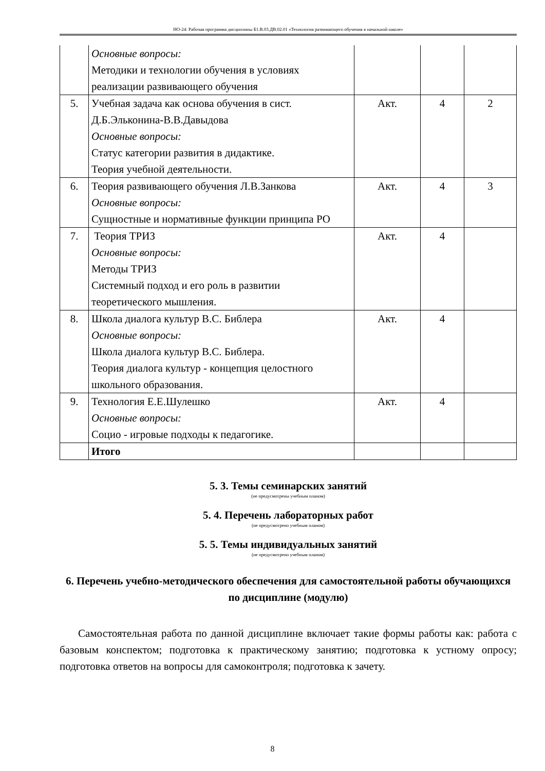НО-24: Рабочая программа дисциплины Б1.В.03.ДВ.02.01 «Технология развивающего обучения в начальной школе»
| | Основные вопросы: Методики и технологии обучения в условиях реализации развивающего обучения | | | |
| 5. | Учебная задача как основа обучения в сист. Д.Б.Эльконина-В.В.Давыдова Основные вопросы: Статус категории развития в дидактике. Теория учебной деятельности. | Акт. | 4 | 2 |
| 6. | Теория развивающего обучения Л.В.Занкова Основные вопросы: Сущностные и нормативные функции принципа РО | Акт. | 4 | 3 |
| 7. | Теория ТРИЗ Основные вопросы: Методы ТРИЗ Системный подход и его роль в развитии теоретического мышления. | Акт. | 4 | |
| 8. | Школа диалога культур В.С. Библера Основные вопросы: Школа диалога культур В.С. Библера. Теория диалога культур - концепция целостного школьного образования. | Акт. | 4 | |
| 9. | Технология Е.Е.Шулешко Основные вопросы: Социо - игровые подходы к педагогике. | Акт. | 4 | |
| | Итого | | | |
5. 3. Темы семинарских занятий
(не предусмотрены учебным планом)
5. 4. Перечень лабораторных работ
(не предусмотрено учебным планом)
5. 5. Темы индивидуальных занятий
(не предусмотрено учебным планом)
6. Перечень учебно-методического обеспечения для самостоятельной работы обучающихся по дисциплине (модулю)
Самостоятельная работа по данной дисциплине включает такие формы работы как: работа с базовым конспектом; подготовка к практическому занятию; подготовка к устному опросу; подготовка ответов на вопросы для самоконтроля; подготовка к зачету.
8